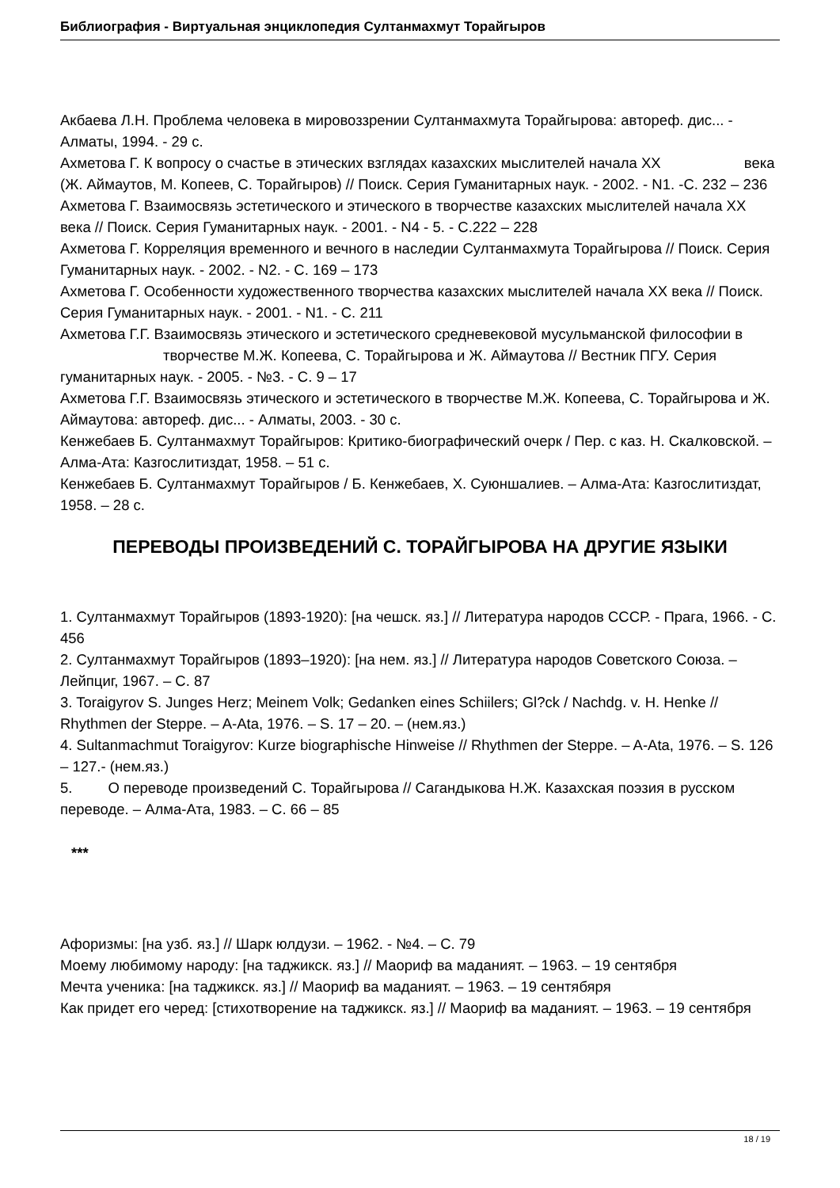Библиография - Виртуальная энциклопедия Султанмахмут Торайгыров
Акбаева Л.Н. Проблема человека в мировоззрении Султанмахмута Торайгырова: автореф. дис... - Алматы, 1994. - 29 с.
Ахметова Г. К вопросу о счастье в этических взглядах казахских мыслителей начала XX века (Ж. Аймаутов, М. Копеев, С. Торайгыров) // Поиск. Серия Гуманитарных наук. - 2002. - N1. -С. 232 – 236
Ахметова Г. Взаимосвязь эстетического и этического в творчестве казахских мыслителей начала XX века // Поиск. Серия Гуманитарных наук. - 2001. - N4 - 5. - С.222 – 228
Ахметова Г. Корреляция временного и вечного в наследии Султанмахмута Торайгырова // Поиск. Серия Гуманитарных наук. - 2002. - N2. - С. 169 – 173
Ахметова Г. Особенности художественного творчества казахских мыслителей начала XX века // Поиск. Серия Гуманитарных наук. - 2001. - N1. - С. 211
Ахметова Г.Г. Взаимосвязь этического и эстетического средневековой мусульманской философии в творчестве М.Ж. Копеева, С. Торайгырова и Ж. Аймаутова // Вестник ПГУ. Серия гуманитарных наук. - 2005. - №3. - С. 9 – 17
Ахметова Г.Г. Взаимосвязь этического и эстетического в творчестве М.Ж. Копеева, С. Торайгырова и Ж. Аймаутова: автореф. дис... - Алматы, 2003. - 30 с.
Кенжебаев Б. Султанмахмут Торайгыров: Критико-биографический очерк / Пер. с каз. Н. Скалковской. – Алма-Ата: Казгослитиздат, 1958. – 51 с.
Кенжебаев Б. Султанмахмут Торайгыров / Б. Кенжебаев, Х. Суюншалиев. – Алма-Ата: Казгослитиздат, 1958. – 28 с.
ПЕРЕВОДЫ ПРОИЗВЕДЕНИЙ С. ТОРАЙГЫРОВА НА ДРУГИЕ ЯЗЫКИ
1. Султанмахмут Торайгыров (1893-1920): [на чешск. яз.] // Литература народов СССР. - Прага, 1966. - С. 456
2. Султанмахмут Торайгыров (1893–1920): [на нем. яз.] // Литература народов Советского Союза. – Лейпциг, 1967. – С. 87
3. Toraigyrov S. Junges Herz; Meinem Volk; Gedanken eines Schiilers; Gl?ck / Nachdg. v. H. Henke // Rhythmen der Steppe. – A-Ata, 1976. – S. 17 – 20. – (нем.яз.)
4. Sultanmachmut Toraigyrov: Kurze biographische Hinweise // Rhythmen der Steppe. – A-Ata, 1976. – S. 126 – 127.- (нем.яз.)
5. О переводе произведений С. Торайгырова // Сагандыкова Н.Ж. Казахская поэзия в русском переводе. – Алма-Ата, 1983. – С. 66 – 85
***
Афоризмы: [на узб. яз.] // Шарк юлдузи. – 1962. - №4. – С. 79
Моему любимому народу: [на таджикск. яз.] // Маориф ва маданият. – 1963. – 19 сентября
Мечта ученика: [на таджикск. яз.] // Маориф ва маданият. – 1963. – 19 сентябяря
Как придет его черед: [стихотворение на таджикск. яз.] // Маориф ва маданият. – 1963. – 19 сентября
18 / 19